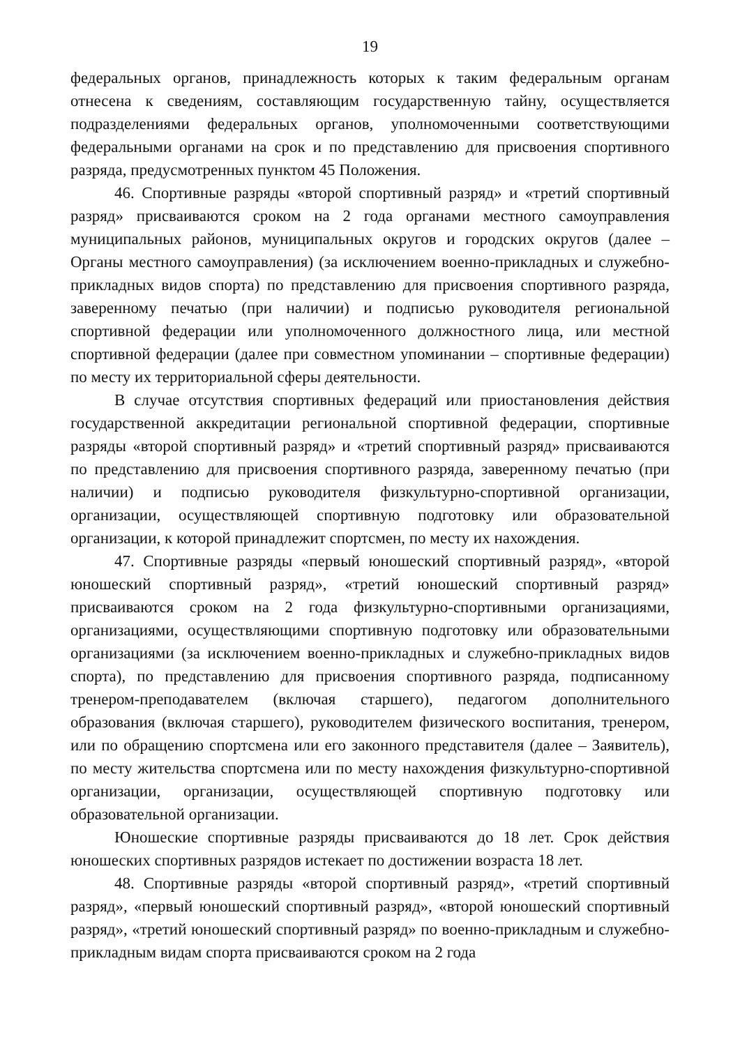19
федеральных органов, принадлежность которых к таким федеральным органам отнесена к сведениям, составляющим государственную тайну, осуществляется подразделениями федеральных органов, уполномоченными соответствующими федеральными органами на срок и по представлению для присвоения спортивного разряда, предусмотренных пунктом 45 Положения.
46. Спортивные разряды «второй спортивный разряд» и «третий спортивный разряд» присваиваются сроком на 2 года органами местного самоуправления муниципальных районов, муниципальных округов и городских округов (далее – Органы местного самоуправления) (за исключением военно-прикладных и служебно-прикладных видов спорта) по представлению для присвоения спортивного разряда, заверенному печатью (при наличии) и подписью руководителя региональной спортивной федерации или уполномоченного должностного лица, или местной спортивной федерации (далее при совместном упоминании – спортивные федерации) по месту их территориальной сферы деятельности.
В случае отсутствия спортивных федераций или приостановления действия государственной аккредитации региональной спортивной федерации, спортивные разряды «второй спортивный разряд» и «третий спортивный разряд» присваиваются по представлению для присвоения спортивного разряда, заверенному печатью (при наличии) и подписью руководителя физкультурно-спортивной организации, организации, осуществляющей спортивную подготовку или образовательной организации, к которой принадлежит спортсмен, по месту их нахождения.
47. Спортивные разряды «первый юношеский спортивный разряд», «второй юношеский спортивный разряд», «третий юношеский спортивный разряд» присваиваются сроком на 2 года физкультурно-спортивными организациями, организациями, осуществляющими спортивную подготовку или образовательными организациями (за исключением военно-прикладных и служебно-прикладных видов спорта), по представлению для присвоения спортивного разряда, подписанному тренером-преподавателем (включая старшего), педагогом дополнительного образования (включая старшего), руководителем физического воспитания, тренером, или по обращению спортсмена или его законного представителя (далее – Заявитель), по месту жительства спортсмена или по месту нахождения физкультурно-спортивной организации, организации, осуществляющей спортивную подготовку или образовательной организации.
Юношеские спортивные разряды присваиваются до 18 лет. Срок действия юношеских спортивных разрядов истекает по достижении возраста 18 лет.
48. Спортивные разряды «второй спортивный разряд», «третий спортивный разряд», «первый юношеский спортивный разряд», «второй юношеский спортивный разряд», «третий юношеский спортивный разряд» по военно-прикладным и служебно-прикладным видам спорта присваиваются сроком на 2 года